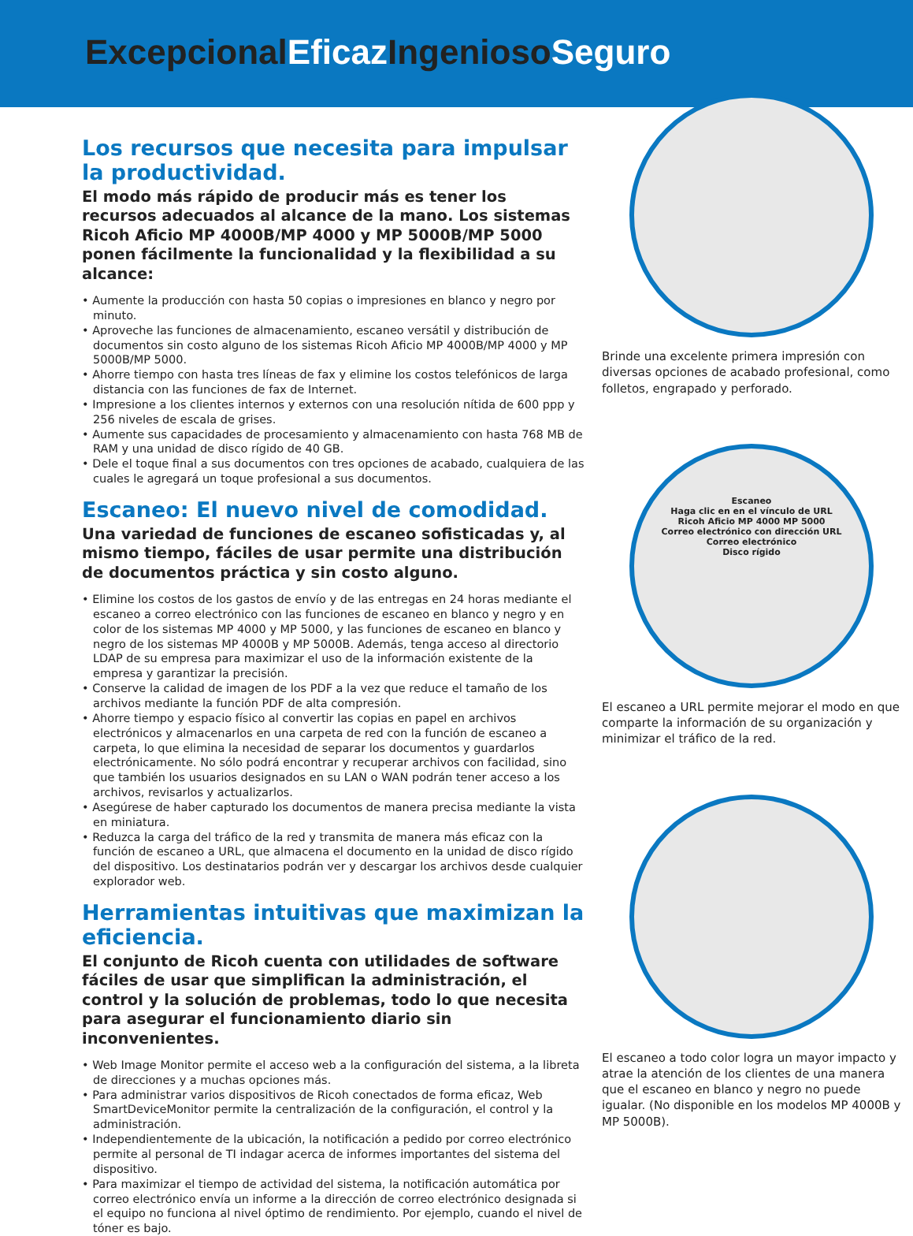Excepcional Eficaz Ingenioso Seguro
Los recursos que necesita para impulsar la productividad.
El modo más rápido de producir más es tener los recursos adecuados al alcance de la mano. Los sistemas Ricoh Aficio MP 4000B/MP 4000 y MP 5000B/MP 5000 ponen fácilmente la funcionalidad y la flexibilidad a su alcance:
• Aumente la producción con hasta 50 copias o impresiones en blanco y negro por minuto.
• Aproveche las funciones de almacenamiento, escaneo versátil y distribución de documentos sin costo alguno de los sistemas Ricoh Aficio MP 4000B/MP 4000 y MP 5000B/MP 5000.
• Ahorre tiempo con hasta tres líneas de fax y elimine los costos telefónicos de larga distancia con las funciones de fax de Internet.
• Impresione a los clientes internos y externos con una resolución nítida de 600 ppp y 256 niveles de escala de grises.
• Aumente sus capacidades de procesamiento y almacenamiento con hasta 768 MB de RAM y una unidad de disco rígido de 40 GB.
• Dele el toque final a sus documentos con tres opciones de acabado, cualquiera de las cuales le agregará un toque profesional a sus documentos.
Escaneo: El nuevo nivel de comodidad.
Una variedad de funciones de escaneo sofisticadas y, al mismo tiempo, fáciles de usar permite una distribución de documentos práctica y sin costo alguno.
• Elimine los costos de los gastos de envío y de las entregas en 24 horas mediante el escaneo a correo electrónico con las funciones de escaneo en blanco y negro y en color de los sistemas MP 4000 y MP 5000, y las funciones de escaneo en blanco y negro de los sistemas MP 4000B y MP 5000B. Además, tenga acceso al directorio LDAP de su empresa para maximizar el uso de la información existente de la empresa y garantizar la precisión.
• Conserve la calidad de imagen de los PDF a la vez que reduce el tamaño de los archivos mediante la función PDF de alta compresión.
• Ahorre tiempo y espacio físico al convertir las copias en papel en archivos electrónicos y almacenarlos en una carpeta de red con la función de escaneo a carpeta, lo que elimina la necesidad de separar los documentos y guardarlos electrónicamente. No sólo podrá encontrar y recuperar archivos con facilidad, sino que también los usuarios designados en su LAN o WAN podrán tener acceso a los archivos, revisarlos y actualizarlos.
• Asegúrese de haber capturado los documentos de manera precisa mediante la vista en miniatura.
• Reduzca la carga del tráfico de la red y transmita de manera más eficaz con la función de escaneo a URL, que almacena el documento en la unidad de disco rígido del dispositivo. Los destinatarios podrán ver y descargar los archivos desde cualquier explorador web.
Herramientas intuitivas que maximizan la eficiencia.
El conjunto de Ricoh cuenta con utilidades de software fáciles de usar que simplifican la administración, el control y la solución de problemas, todo lo que necesita para asegurar el funcionamiento diario sin inconvenientes.
• Web Image Monitor permite el acceso web a la configuración del sistema, a la libreta de direcciones y a muchas opciones más.
• Para administrar varios dispositivos de Ricoh conectados de forma eficaz, Web SmartDeviceMonitor permite la centralización de la configuración, el control y la administración.
• Independientemente de la ubicación, la notificación a pedido por correo electrónico permite al personal de TI indagar acerca de informes importantes del sistema del dispositivo.
• Para maximizar el tiempo de actividad del sistema, la notificación automática por correo electrónico envía un informe a la dirección de correo electrónico designada si el equipo no funciona al nivel óptimo de rendimiento. Por ejemplo, cuando el nivel de tóner es bajo.
Brinde una excelente primera impresión con diversas opciones de acabado profesional, como folletos, engrapado y perforado.
Escaneo
Haga clic en en el vínculo de URL
Ricoh Aficio MP 4000 MP 5000
Correo electrónico con dirección URL
Correo electrónico
Disco rígido
El escaneo a URL permite mejorar el modo en que comparte la información de su organización y minimizar el tráfico de la red.
El escaneo a todo color logra un mayor impacto y atrae la atención de los clientes de una manera que el escaneo en blanco y negro no puede igualar. (No disponible en los modelos MP 4000B y MP 5000B).